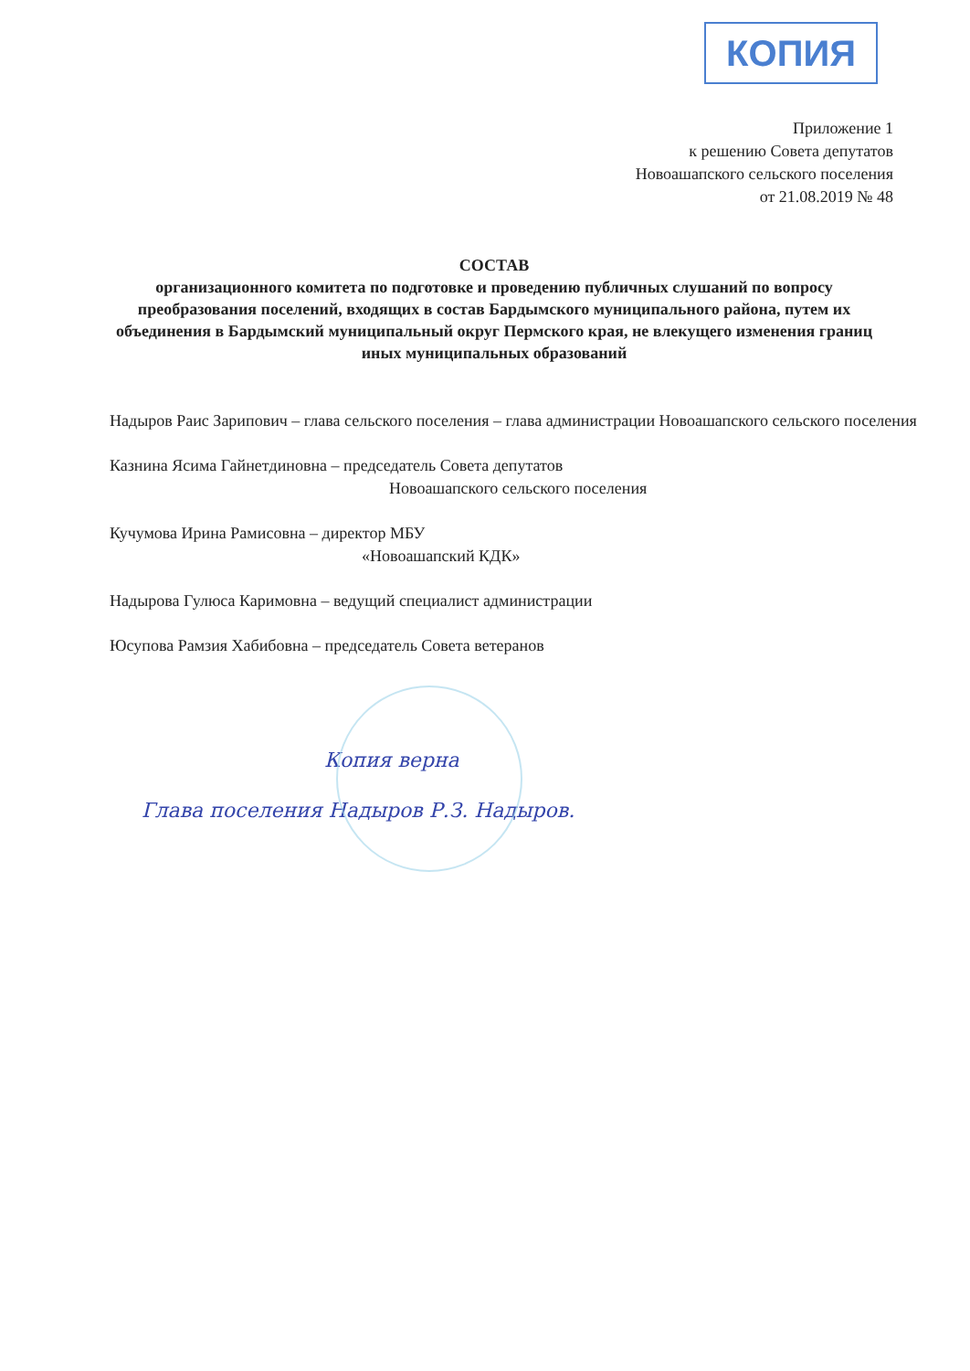КОПИЯ
Приложение 1
к решению Совета депутатов
Новоашапского сельского поселения
от 21.08.2019 № 48
СОСТАВ
организационного комитета по подготовке и проведению публичных слушаний по вопросу преобразования поселений, входящих в состав Бардымского муниципального района, путем их объединения в Бардымский муниципальный округ Пермского края, не влекущего изменения границ иных муниципальных образований
Надыров Раис Зарипович – глава сельского поселения – глава администрации Новоашапского сельского поселения
Казнина Ясима Гайнетдиновна – председатель Совета депутатов
Новоашапского сельского поселения
Кучумова Ирина Рамисовна – директор МБУ
«Новоашапский КДК»
Надырова Гулюса Каримовна – ведущий специалист администрации
Юсупова Рамзия Хабибовна – председатель Совета ветеранов
Копия верна
Глава поселения Надыров Р.З. Надыров.